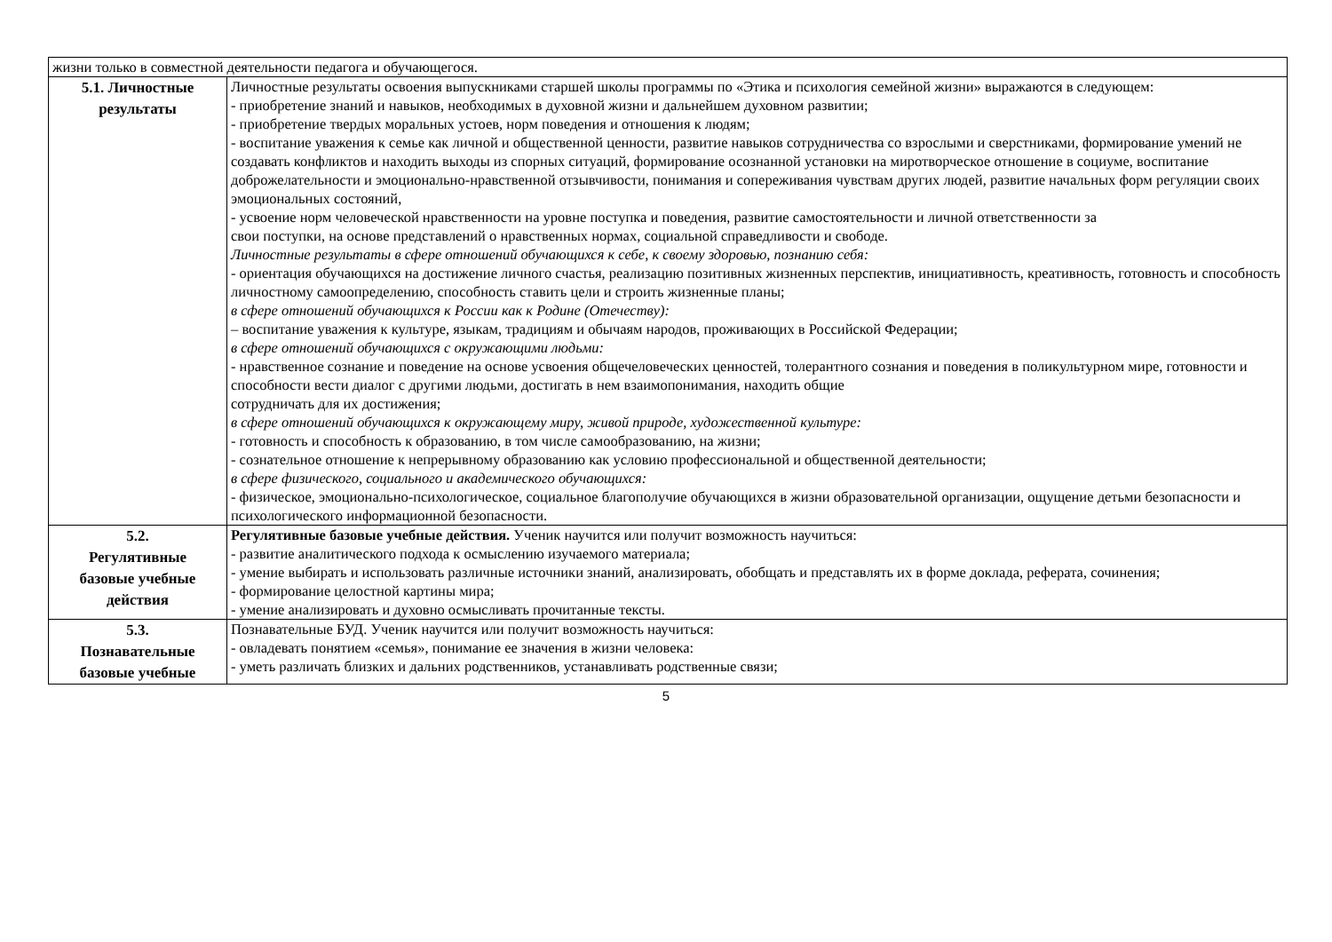| жизни только в совместной деятельности педагога и обучающегося. | |
| 5.1. Личностные результаты | Личностные результаты освоения выпускниками старшей школы программы по «Этика и психология семейной жизни» выражаются в следующем: - приобретение знаний и навыков, необходимых в духовной жизни и дальнейшем духовном развитии; - приобретение твердых моральных устоев, норм поведения и отношения к людям; - воспитание уважения к семье как личной и общественной ценности, развитие навыков сотрудничества со взрослыми и сверстниками, формирование умений не создавать конфликтов и находить выходы из спорных ситуаций, формирование осознанной установки на миротворческое отношение в социуме, воспитание доброжелательности и эмоционально-нравственной отзывчивости, понимания и сопереживания чувствам других людей, развитие начальных форм регуляции своих эмоциональных состояний, - усвоение норм человеческой нравственности на уровне поступка и поведения, развитие самостоятельности и личной ответственности за свои поступки, на основе представлений о нравственных нормах, социальной справедливости и свободе. Личностные результаты в сфере отношений обучающихся к себе, к своему здоровью, познанию себя: - ориентация обучающихся на достижение личного счастья, реализацию позитивных жизненных перспектив, инициативность, креативность, готовность и способность личностному самоопределению, способность ставить цели и строить жизненные планы; в сфере отношений обучающихся к России как к Родине (Отечеству): – воспитание уважения к культуре, языкам, традициям и обычаям народов, проживающих в Российской Федерации; в сфере отношений обучающихся с окружающими людьми: - нравственное сознание и поведение на основе усвоения общечеловеческих ценностей, толерантного сознания и поведения в поликультурном мире, готовности и способности вести диалог с другими людьми, достигать в нем взаимопонимания, находить общие сотрудничать для их достижения; в сфере отношений обучающихся к окружающему миру, живой природе, художественной культуре: - готовность и способность к образованию, в том числе самообразованию, на жизни; - сознательное отношение к непрерывному образованию как условию профессиональной и общественной деятельности; в сфере физического, социального и академического обучающихся: - физическое, эмоционально-психологическое, социальное благополучие обучающихся в жизни образовательной организации, ощущение детьми безопасности и психологического информационной безопасности. |
| 5.2. Регулятивные базовые учебные действия | Регулятивные базовые учебные действия. Ученик научится или получит возможность научиться: - развитие аналитического подхода к осмыслению изучаемого материала; - умение выбирать и использовать различные источники знаний, анализировать, обобщать и представлять их в форме доклада, реферата, сочинения; - формирование целостной картины мира; - умение анализировать и духовно осмысливать прочитанные тексты. |
| 5.3. Познавательные базовые учебные | Познавательные БУД. Ученик научится или получит возможность научиться: - овладевать понятием «семья», понимание ее значения в жизни человека: - уметь различать близких и дальних родственников, устанавливать родственные связи; |
5